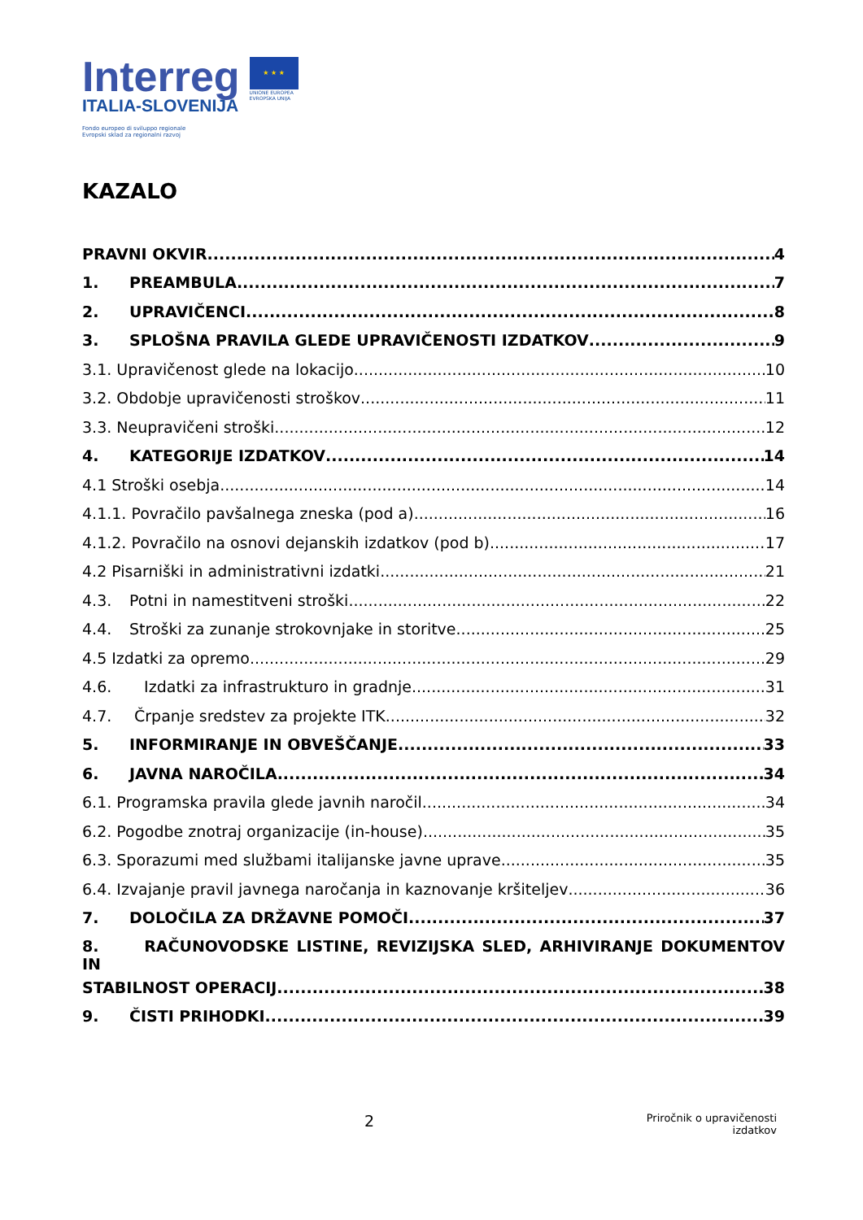Interreg
ITALIA-SLOVENIJA
Fondo europeo di sviluppo regionale
Evropski sklad za regionalni razvoj
★ ★ ★
UNIONE EUROPEA
EVROPSKA UNIJA
KAZALO
PRAVNI OKVIR 4
1. PREAMBULA 7
2. UPRAVIČENCI 8
3. SPLOŠNA PRAVILA GLEDE UPRAVIČENOSTI IZDATKOV 9
3.1. Upravičenost glede na lokacijo 10
3.2. Obdobje upravičenosti stroškov 11
3.3. Neupravičeni stroški 12
4. KATEGORIJE IZDATKOV 14
4.1 Stroški osebja 14
4.1.1. Povračilo pavšalnega zneska (pod a) 16
4.1.2. Povračilo na osnovi dejanskih izdatkov (pod b) 17
4.2 Pisarniški in administrativni izdatki 21
4.3. Potni in namestitveni stroški 22
4.4. Stroški za zunanje strokovnjake in storitve 25
4.5 Izdatki za opremo 29
4.6. Izdatki za infrastrukturo in gradnje 31
4.7. Črpanje sredstev za projekte ITK 32
5. INFORMIRANJE IN OBVEŠČANJE 33
6. JAVNA NAROČILA 34
6.1. Programska pravila glede javnih naročil 34
6.2. Pogodbe znotraj organizacije (in-house) 35
6.3. Sporazumi med službami italijanske javne uprave 35
6.4. Izvajanje pravil javnega naročanja in kaznovanje kršiteljev 36
7. DOLOČILA ZA DRŽAVNE POMOČI 37
8. RAČUNOVODSKE LISTINE, REVIZIJSKA SLED, ARHIVIRANJE DOKUMENTOV IN
STABILNOST OPERACIJ 38
9. ČISTI PRIHODKI 39
2
Priročnik o upravičenosti
izdatkov